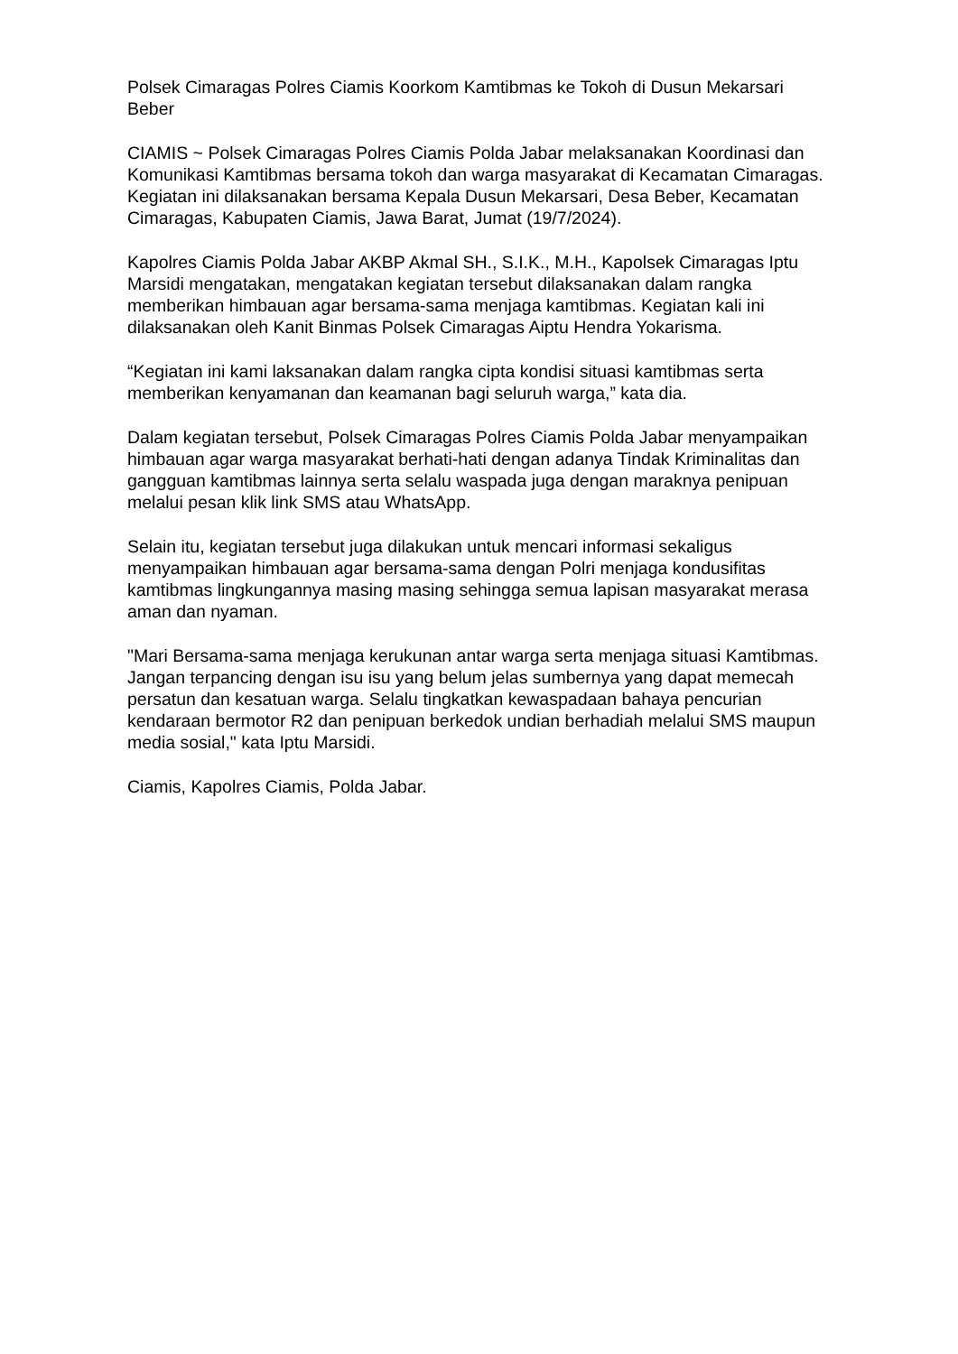Polsek Cimaragas Polres Ciamis Koorkom Kamtibmas ke Tokoh di Dusun Mekarsari Beber
CIAMIS ~ Polsek Cimaragas Polres Ciamis Polda Jabar melaksanakan Koordinasi dan Komunikasi Kamtibmas bersama tokoh dan warga masyarakat di Kecamatan Cimaragas. Kegiatan ini dilaksanakan bersama Kepala Dusun Mekarsari, Desa Beber, Kecamatan Cimaragas, Kabupaten Ciamis, Jawa Barat, Jumat (19/7/2024).
Kapolres Ciamis Polda Jabar AKBP Akmal SH., S.I.K., M.H., Kapolsek Cimaragas Iptu Marsidi mengatakan, mengatakan kegiatan tersebut dilaksanakan dalam rangka memberikan himbauan agar bersama-sama menjaga kamtibmas. Kegiatan kali ini dilaksanakan oleh Kanit Binmas Polsek Cimaragas Aiptu Hendra Yokarisma.
“Kegiatan ini kami laksanakan dalam rangka cipta kondisi situasi kamtibmas serta memberikan kenyamanan dan keamanan bagi seluruh warga,” kata dia.
Dalam kegiatan tersebut, Polsek Cimaragas Polres Ciamis Polda Jabar menyampaikan himbauan agar warga masyarakat berhati-hati dengan adanya Tindak Kriminalitas dan gangguan kamtibmas lainnya serta selalu waspada juga dengan maraknya penipuan melalui pesan klik link SMS atau WhatsApp.
Selain itu, kegiatan tersebut juga dilakukan untuk mencari informasi sekaligus menyampaikan himbauan agar bersama-sama dengan Polri menjaga kondusifitas kamtibmas lingkungannya masing masing sehingga semua lapisan masyarakat merasa aman dan nyaman.
"Mari Bersama-sama menjaga kerukunan antar warga serta menjaga situasi Kamtibmas. Jangan terpancing dengan isu isu yang belum jelas sumbernya yang dapat memecah persatun dan kesatuan warga. Selalu tingkatkan kewaspadaan bahaya pencurian kendaraan bermotor R2 dan penipuan berkedok undian berhadiah melalui SMS maupun media sosial," kata Iptu Marsidi.
Ciamis, Kapolres Ciamis, Polda Jabar.